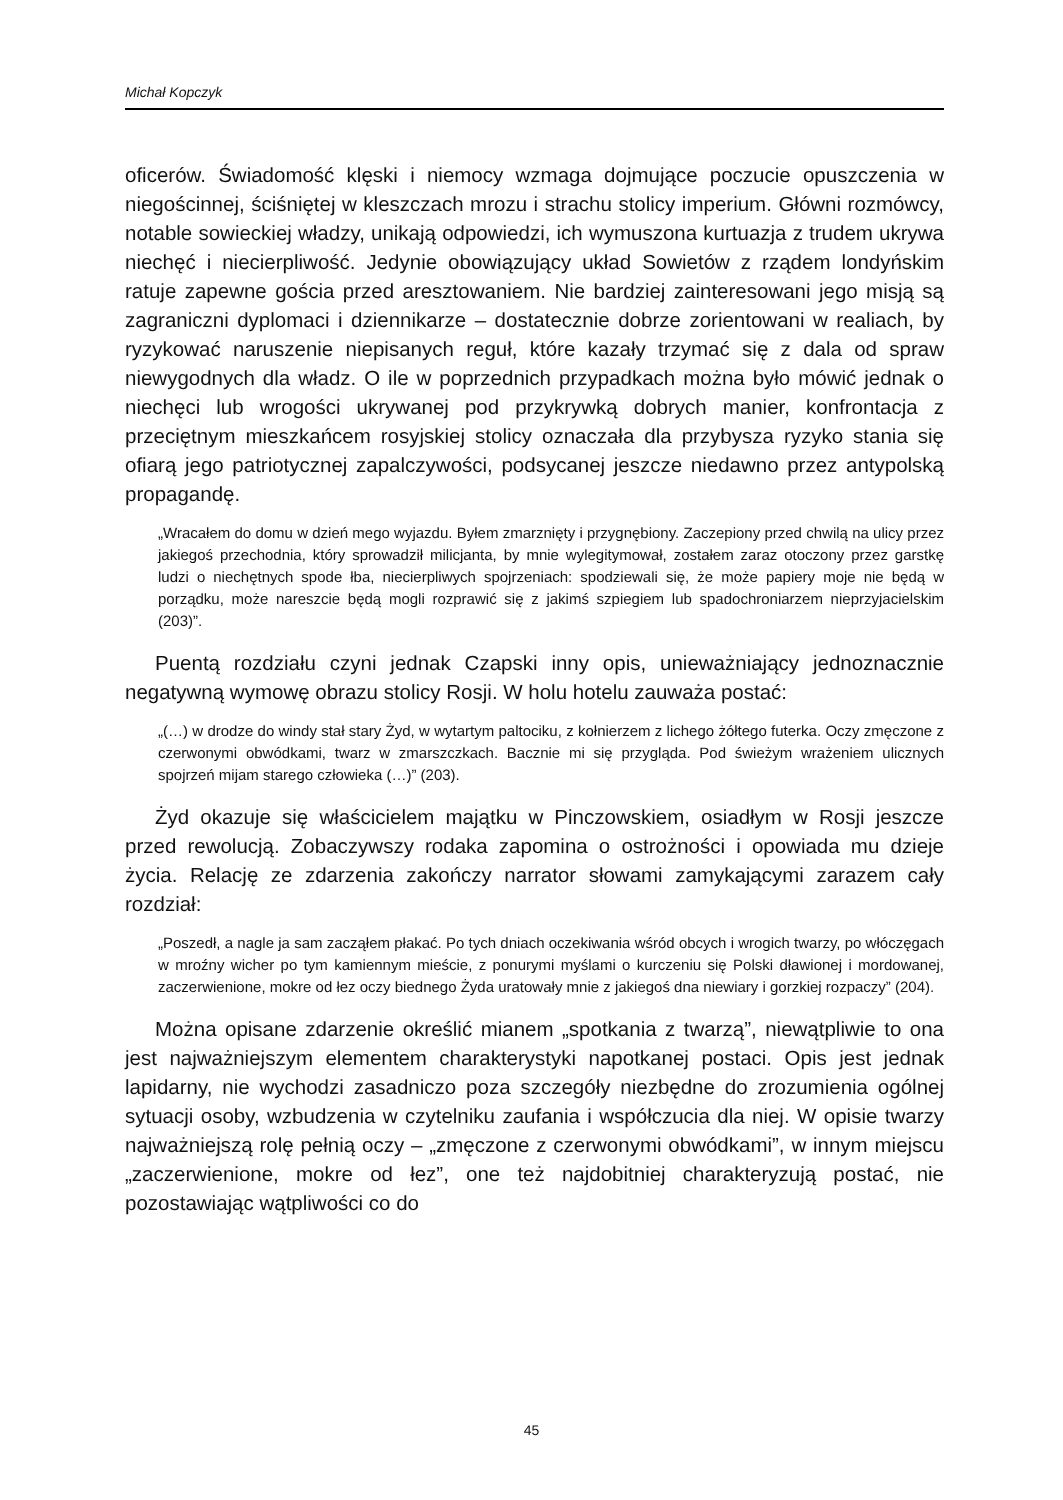Michał Kopczyk
oficerów. Świadomość klęski i niemocy wzmaga dojmujące poczucie opuszczenia w niegościnnej, ściśniętej w kleszczach mrozu i strachu stolicy imperium. Główni rozmówcy, notable sowieckiej władzy, unikają odpowiedzi, ich wymuszona kurtuazja z trudem ukrywa niechęć i niecierpliwość. Jedynie obowiązujący układ Sowietów z rządem londyńskim ratuje zapewne gościa przed aresztowaniem. Nie bardziej zainteresowani jego misją są zagraniczni dyplomaci i dziennikarze – dostatecznie dobrze zorientowani w realiach, by ryzykować naruszenie niepisanych reguł, które kazały trzymać się z dala od spraw niewygodnych dla władz. O ile w poprzednich przypadkach można było mówić jednak o niechęci lub wrogości ukrywanej pod przykrywką dobrych manier, konfrontacja z przeciętnym mieszkańcem rosyjskiej stolicy oznaczała dla przybysza ryzyko stania się ofiarą jego patriotycznej zapalczywości, podsycanej jeszcze niedawno przez antypolską propagandę.
„Wracałem do domu w dzień mego wyjazdu. Byłem zmarznięty i przygnębiony. Zaczepiony przed chwilą na ulicy przez jakiegoś przechodnia, który sprowadził milicjanta, by mnie wylegitymował, zostałem zaraz otoczony przez garstkę ludzi o niechętnych spode łba, niecierpliwych spojrzeniach: spodziewali się, że może papiery moje nie będą w porządku, może nareszcie będą mogli rozprawić się z jakimś szpiegiem lub spadochroniarzem nieprzyjacielskim (203)”.
Puentą rozdziału czyni jednak Czapski inny opis, unieważniający jednoznacznie negatywną wymowę obrazu stolicy Rosji. W holu hotelu zauważa postać:
„(…) w drodze do windy stał stary Żyd, w wytartym paltociku, z kołnierzem z lichego żółtego futerka. Oczy zmęczone z czerwonymi obwódkami, twarz w zmarszczkach. Bacznie mi się przygląda. Pod świeżym wrażeniem ulicznych spojrzeń mijam starego człowieka (…)” (203).
Żyd okazuje się właścicielem majątku w Pinczowskiem, osiadłym w Rosji jeszcze przed rewolucją. Zobaczywszy rodaka zapomina o ostrożności i opowiada mu dzieje życia. Relację ze zdarzenia zakończy narrator słowami zamykającymi zarazem cały rozdział:
„Poszedł, a nagle ja sam zacząłem płakać. Po tych dniach oczekiwania wśród obcych i wrogich twarzy, po włóczęgach w mroźny wicher po tym kamiennym mieście, z ponurymi myślami o kurczeniu się Polski dławionej i mordowanej, zaczerwienione, mokre od łez oczy biednego Żyda uratowały mnie z jakiegoś dna niewiary i gorzkiej rozpaczy” (204).
Można opisane zdarzenie określić mianem „spotkania z twarzą”, niewątpliwie to ona jest najważniejszym elementem charakterystyki napotkanej postaci. Opis jest jednak lapidarny, nie wychodzi zasadniczo poza szczegóły niezbędne do zrozumienia ogólnej sytuacji osoby, wzbudzenia w czytelniku zaufania i współczucia dla niej. W opisie twarzy najważniejszą rolę pełnią oczy – „zmęczone z czerwonymi obwódkami”, w innym miejscu „zaczerwienione, mokre od łez”, one też najdobitniej charakteryzują postać, nie pozostawiając wątpliwości co do
45